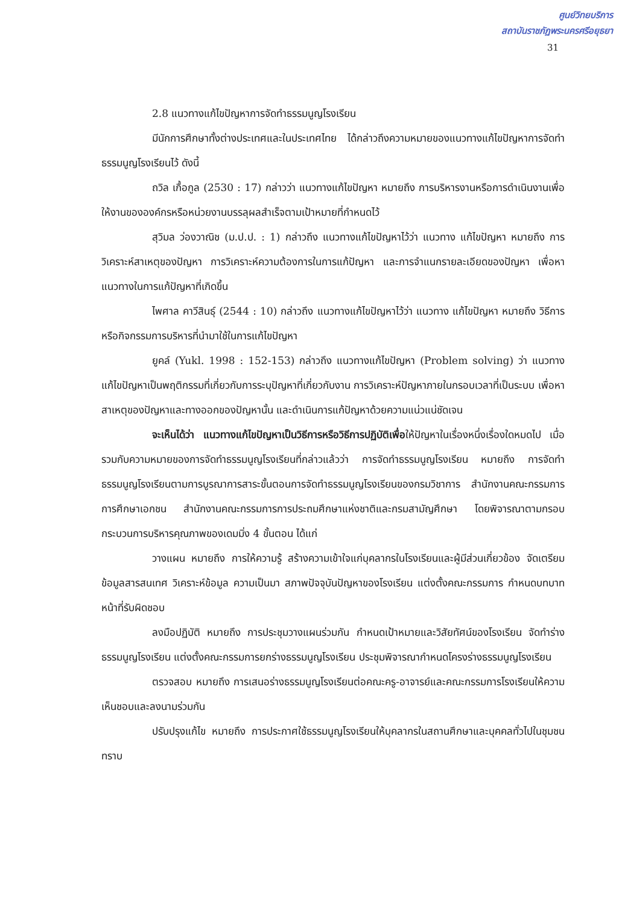ศูนย์วิทยบริการ
สถาบันราชภัฏพระนครศรีอยุธยา
31
2.8 แนวทางแก้ไขปัญหาการจัดทำธรรมนูญโรงเรียน
มีนักการศึกษาทั้งต่างประเทศและในประเทศไทย ได้กล่าวถึงความหมายของแนวทางแก้ไขปัญหาการจัดทำธรรมนูญโรงเรียนไว้ ดังนี้
ถวิล เกื้อกูล (2530 : 17) กล่าวว่า แนวทางแก้ไขปัญหา หมายถึง การบริหารงานหรือการดำเนินงานเพื่อให้งานขององค์กรหรือหน่วยงานบรรลุผลสำเร็จตามเป้าหมายที่กำหนดไว้
สุวิมล ว่องวาณิช (ม.ป.ป. : 1) กล่าวถึง แนวทางแก้ไขปัญหาไว้ว่า แนวทาง แก้ไขปัญหา หมายถึง การวิเคราะห์สาเหตุของปัญหา การวิเคราะห์ความต้องการในการแก้ปัญหา และการจำแนกรายละเอียดของปัญหา เพื่อหาแนวทางในการแก้ปัญหาที่เกิดขึ้น
ไพศาล คาวีสินธุ์ (2544 : 10) กล่าวถึง แนวทางแก้ไขปัญหาไว้ว่า แนวทาง แก้ไขปัญหา หมายถึง วิธีการหรือกิจกรรมการบริหารที่นำมาใช้ในการแก้ไขปัญหา
ยูคล์ (Yukl. 1998 : 152-153) กล่าวถึง แนวทางแก้ไขปัญหา (Problem solving) ว่า แนวทางแก้ไขปัญหาเป็นพฤติกรรมที่เกี่ยวกับการระบุปัญหาที่เกี่ยวกับงาน การวิเคราะห์ปัญหาภายในกรอบเวลาที่เป็นระบบ เพื่อหาสาเหตุของปัญหาและทางออกของปัญหานั้น และดำเนินการแก้ปัญหาด้วยความแน่วแน่ชัดเจน
จะเห็นได้ว่า แนวทางแก้ไขปัญหาเป็นวิธีการหรือวิธีการปฏิบัติเพื่อให้ปัญหาในเรื่องหนึ่งเรื่องใดหมดไป เมื่อรวมกับความหมายของการจัดทำธรรมนูญโรงเรียนที่กล่าวแล้วว่า การจัดทำธรรมนูญโรงเรียน หมายถึง การจัดทำธรรมนูญโรงเรียนตามการบูรณาการสาระขั้นตอนการจัดทำธรรมนูญโรงเรียนของกรมวิชาการ สำนักงานคณะกรรมการการศึกษาเอกชน สำนักงานคณะกรรมการการประถมศึกษาแห่งชาติและกรมสามัญศึกษา โดยพิจารณาตามกรอบกระบวนการบริหารคุณภาพของเดมมิ่ง 4 ขั้นตอน ได้แก่
วางแผน หมายถึง การให้ความรู้ สร้างความเข้าใจแก่บุคลากรในโรงเรียนและผู้มีส่วนเกี่ยวข้อง จัดเตรียมข้อมูลสารสนเทศ วิเคราะห์ข้อมูล ความเป็นมา สภาพปัจจุบันปัญหาของโรงเรียน แต่งตั้งคณะกรรมการ กำหนดบทบาทหน้าที่รับผิดชอบ
ลงมือปฏิบัติ หมายถึง การประชุมวางแผนร่วมกัน กำหนดเป้าหมายและวิสัยทัศน์ของโรงเรียน จัดทำร่างธรรมนูญโรงเรียน แต่งตั้งคณะกรรมการยกร่างธรรมนูญโรงเรียน ประชุมพิจารณากำหนดโครงร่างธรรมนูญโรงเรียน
ตรวจสอบ หมายถึง การเสนอร่างธรรมนูญโรงเรียนต่อคณะครู-อาจารย์และคณะกรรมการโรงเรียนให้ความเห็นชอบและลงนามร่วมกัน
ปรับปรุงแก้ไข หมายถึง การประกาศใช้ธรรมนูญโรงเรียนให้บุคลากรในสถานศึกษาและบุคคลทั่วไปในชุมชนทราบ